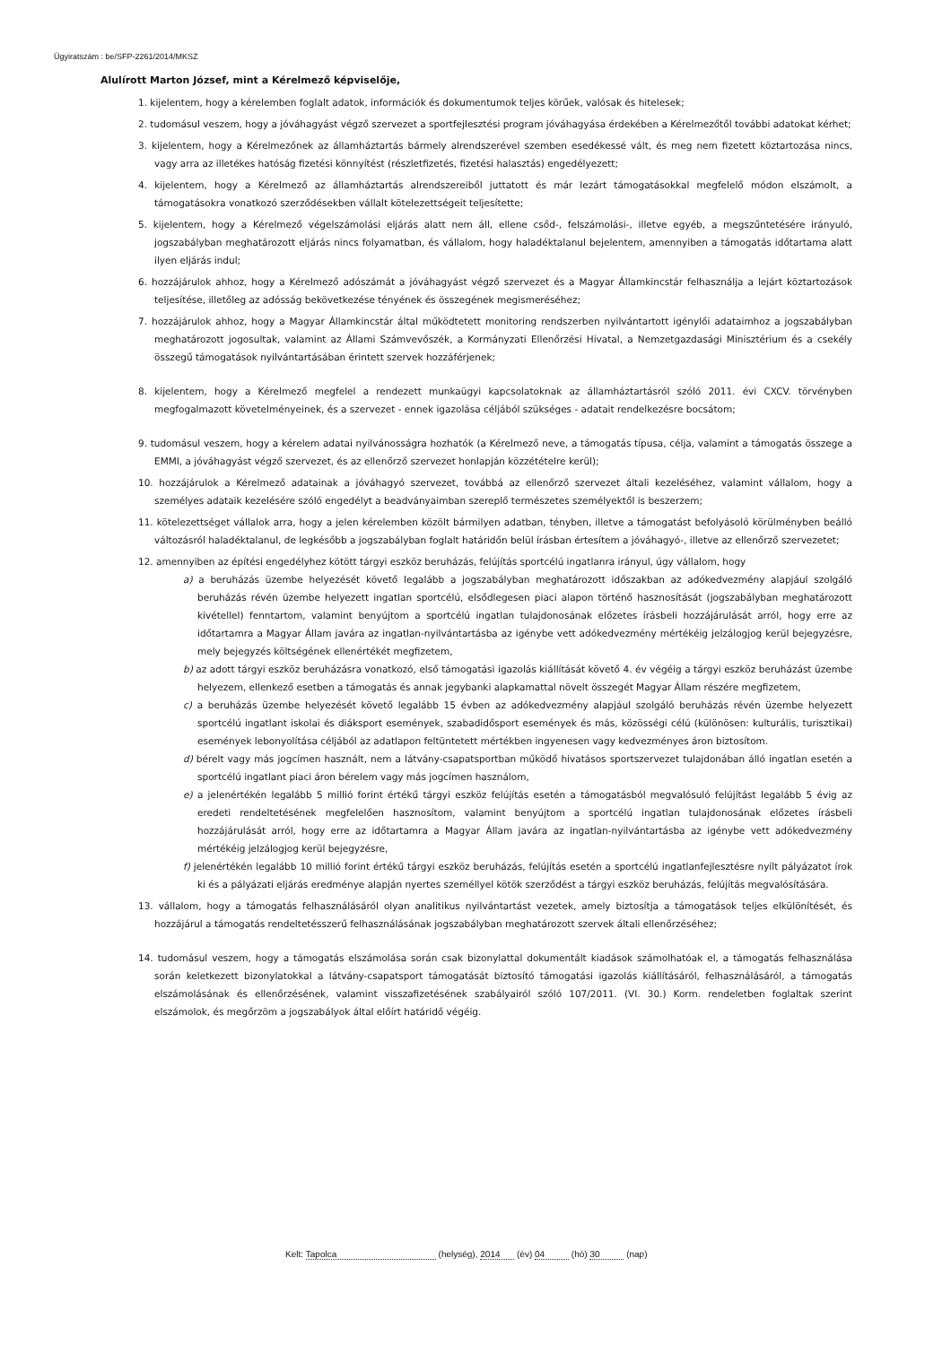Ügyiratszám : be/SFP-2261/2014/MKSZ
Alulírott Marton József, mint a Kérelmező képviselője,
1. kijelentem, hogy a kérelemben foglalt adatok, információk és dokumentumok teljes körűek, valósak és hitelesek;
2. tudomásul veszem, hogy a jóváhagyást végző szervezet a sportfejlesztési program jóváhagyása érdekében a Kérelmezőtől további adatokat kérhet;
3. kijelentem, hogy a Kérelmezőnek az államháztartás bármely alrendszerével szemben esedékessé vált, és meg nem fizetett köztartozása nincs, vagy arra az illetékes hatóság fizetési könnyítést (részletfizetés, fizetési halasztás) engedélyezett;
4. kijelentem, hogy a Kérelmező az államháztartás alrendszereiből juttatott és már lezárt támogatásokkal megfelelő módon elszámolt, a támogatásokra vonatkozó szerződésekben vállalt kötelezettségeit teljesítette;
5. kijelentem, hogy a Kérelmező végelszámolási eljárás alatt nem áll, ellene csőd-, felszámolási-, illetve egyéb, a megszűntetésére irányuló, jogszabályban meghatározott eljárás nincs folyamatban, és vállalom, hogy haladéktalanul bejelentem, amennyiben a támogatás időtartama alatt ilyen eljárás indul;
6. hozzájárulok ahhoz, hogy a Kérelmező adószámát a jóváhagyást végző szervezet és a Magyar Államkincstár felhasználja a lejárt köztartozások teljesítése, illetőleg az adósság bekövetkezése tényének és összegének megismeréséhez;
7. hozzájárulok ahhoz, hogy a Magyar Államkincstár által működtetett monitoring rendszerben nyilvántartott igénylői adataimhoz a jogszabályban meghatározott jogosultak, valamint az Állami Számvevőszék, a Kormányzati Ellenőrzési Hivatal, a Nemzetgazdasági Minisztérium és a csekély összegű támogatások nyilvántartásában érintett szervek hozzáférjenek;
8. kijelentem, hogy a Kérelmező megfelel a rendezett munkaügyi kapcsolatoknak az államháztartásról szóló 2011. évi CXCV. törvényben megfogalmazott követelményeinek, és a szervezet - ennek igazolása céljából szükséges - adatait rendelkezésre bocsátom;
9. tudomásul veszem, hogy a kérelem adatai nyilvánosságra hozhatók (a Kérelmező neve, a támogatás típusa, célja, valamint a támogatás összege a EMMI, a jóváhagyást végző szervezet, és az ellenőrző szervezet honlapján közzétételre kerül);
10. hozzájárulok a Kérelmező adatainak a jóváhagyó szervezet, továbbá az ellenőrző szervezet általi kezeléséhez, valamint vállalom, hogy a személyes adataik kezelésére szóló engedélyt a beadványaimban szereplő természetes személyektől is beszerzem;
11. kötelezettséget vállalok arra, hogy a jelen kérelemben közölt bármilyen adatban, tényben, illetve a támogatást befolyásoló körülményben beálló változásról haladéktalanul, de legkésőbb a jogszabályban foglalt határidőn belül írásban értesítem a jóváhagyó-, illetve az ellenőrző szervezetet;
12. amennyiben az építési engedélyhez kötött tárgyi eszköz beruházás, felújítás sportcélú ingatlanra irányul, úgy vállalom, hogy
a) a beruházás üzembe helyezését követő legalább a jogszabályban meghatározott időszakban az adókedvezmény alapjául szolgáló beruházás révén üzembe helyezett ingatlan sportcélú, elsődlegesen piaci alapon történő hasznosítását (jogszabályban meghatározott kivétellel) fenntartom, valamint benyújtom a sportcélú ingatlan tulajdonosának előzetes írásbeli hozzájárulását arról, hogy erre az időtartamra a Magyar Állam javára az ingatlan-nyilvántartásba az igénybe vett adókedvezmény mértékéig jelzálogjog kerül bejegyzésre, mely bejegyzés költségének ellenértékét megfizetem,
b) az adott tárgyi eszköz beruházásra vonatkozó, első támogatási igazolás kiállítását követő 4. év végéig a tárgyi eszköz beruházást üzembe helyezem, ellenkező esetben a támogatás és annak jegybanki alapkamattal növelt összegét Magyar Állam részére megfizetem,
c) a beruházás üzembe helyezését követő legalább 15 évben az adókedvezmény alapjául szolgáló beruházás révén üzembe helyezett sportcélú ingatlant iskolai és diáksport események, szabadidősport események és más, közösségi célú (különösen: kulturális, turisztikai) események lebonyolítása céljából az adatlapon feltüntetett mértékben ingyenesen vagy kedvezményes áron biztosítom.
d) bérelt vagy más jogcímen használt, nem a látvány-csapatsportban működő hivatásos sportszervezet tulajdonában álló ingatlan esetén a sportcélú ingatlant piaci áron bérelem vagy más jogcímen használom,
e) a jelenértékén legalább 5 millió forint értékű tárgyi eszköz felújítás esetén a támogatásból megvalósuló felújítást legalább 5 évig az eredeti rendeltetésének megfelelően hasznosítom, valamint benyújtom a sportcélú ingatlan tulajdonosának előzetes írásbeli hozzájárulását arról, hogy erre az időtartamra a Magyar Állam javára az ingatlan-nyilvántartásba az igénybe vett adókedvezmény mértékéig jelzálogjog kerül bejegyzésre,
f) jelenértékén legalább 10 millió forint értékű tárgyi eszköz beruházás, felújítás esetén a sportcélú ingatlanfejlesztésre nyílt pályázatot írok ki és a pályázati eljárás eredménye alapján nyertes személlyel kötök szerződést a tárgyi eszköz beruházás, felújítás megvalósítására.
13. vállalom, hogy a támogatás felhasználásáról olyan analitikus nyilvántartást vezetek, amely biztosítja a támogatások teljes elkülönítését, és hozzájárul a támogatás rendeltetésszerű felhasználásának jogszabályban meghatározott szervek általi ellenőrzéséhez;
14. tudomásul veszem, hogy a támogatás elszámolása során csak bizonylattal dokumentált kiadások számolhatóak el, a támogatás felhasználása során keletkezett bizonylatokkal a látvány-csapatsport támogatását biztosító támogatási igazolás kiállításáról, felhasználásáról, a támogatás elszámolásának és ellenőrzésének, valamint visszafizetésének szabályairól szóló 107/2011. (VI. 30.) Korm. rendeletben foglaltak szerint elszámolok, és megőrzöm a jogszabályok által előírt határidő végéig.
Kelt: Tapolca (helység), 2014 (év) 04 (hó) 30 (nap)